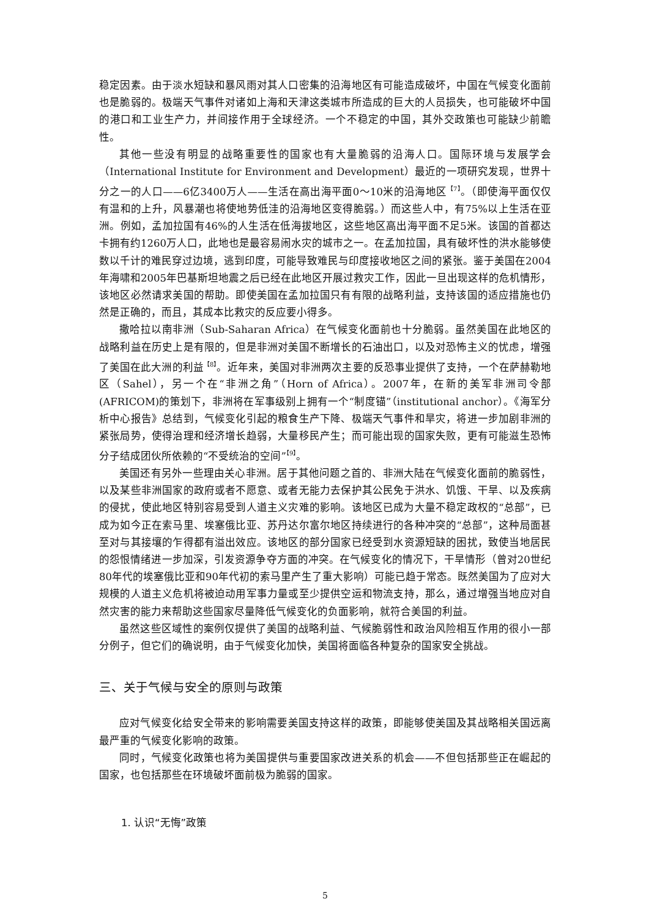稳定因素。由于淡水短缺和暴风雨对其人口密集的沿海地区有可能造成破坏，中国在气候变化面前也是脆弱的。极端天气事件对诸如上海和天津这类城市所造成的巨大的人员损失，也可能破坏中国的港口和工业生产力，并间接作用于全球经济。一个不稳定的中国，其外交政策也可能缺少前瞻性。
其他一些没有明显的战略重要性的国家也有大量脆弱的沿海人口。国际环境与发展学会（International Institute for Environment and Development）最近的一项研究发现，世界十分之一的人口——6亿3400万人——生活在高出海平面0～10米的沿海地区<sup>【7】</sup>。（即使海平面仅仅有温和的上升，风暴潮也将使地势低洼的沿海地区变得脆弱。）而这些人中，有75%以上生活在亚洲。例如，孟加拉国有46%的人生活在低海拔地区，这些地区高出海平面不足5米。该国的首都达卡拥有约1260万人口，此地也是最容易闹水灾的城市之一。在孟加拉国，具有破坏性的洪水能够使数以千计的难民穿过边境，逃到印度，可能导致难民与印度接收地区之间的紧张。鉴于美国在2004年海啸和2005年巴基斯坦地震之后已经在此地区开展过救灾工作，因此一旦出现这样的危机情形，该地区必然请求美国的帮助。即使美国在孟加拉国只有有限的战略利益，支持该国的适应措施也仍然是正确的，而且，其成本比救灾的反应要小得多。
撒哈拉以南非洲（Sub-Saharan Africa）在气候变化面前也十分脆弱。虽然美国在此地区的战略利益在历史上是有限的，但是非洲对美国不断增长的石油出口，以及对恐怖主义的忧虑，增强了美国在此大洲的利益<sup>【8】</sup>。近年来，美国对非洲两次主要的反恐事业提供了支持，一个在萨赫勒地区（Sahel），另一个在“非洲之角”（Horn of Africa）。2007年，在新的美军非洲司令部(AFRICOM)的策划下，非洲将在军事级别上拥有一个“制度锚”（institutional anchor）。《海军分析中心报告》总结到，气候变化引起的粮食生产下降、极端天气事件和旱灾，将进一步加剧非洲的紧张局势，使得治理和经济增长趋弱，大量移民产生；而可能出现的国家失败，更有可能滋生恐怖分子结成团伙所依赖的“不受统治的空间”<sup>【9】</sup>。
美国还有另外一些理由关心非洲。居于其他问题之首的、非洲大陆在气候变化面前的脆弱性，以及某些非洲国家的政府或者不愿意、或者无能力去保护其公民免于洪水、饥饿、干旱、以及疾病的侵扰，使此地区特别容易受到人道主义灾难的影响。该地区已成为大量不稳定政权的“总部”，已成为如今正在索马里、埃塞俄比亚、苏丹达尔富尔地区持续进行的各种冲突的“总部”，这种局面甚至对与其接壤的乍得都有溢出效应。该地区的部分国家已经受到水资源短缺的困扰，致使当地居民的怨恨情绪进一步加深，引发资源争夺方面的冲突。在气候变化的情况下，干旱情形（曾对20世纪80年代的埃塞俄比亚和90年代初的索马里产生了重大影响）可能已趋于常态。既然美国为了应对大规模的人道主义危机将被迫动用军事力量或至少提供空运和物流支持，那么，通过增强当地应对自然灾害的能力来帮助这些国家尽量降低气候变化的负面影响，就符合美国的利益。
虽然这些区域性的案例仅提供了美国的战略利益、气候脆弱性和政治风险相互作用的很小一部分例子，但它们的确说明，由于气候变化加快，美国将面临各种复杂的国家安全挑战。
三、关于气候与安全的原则与政策
应对气候变化给安全带来的影响需要美国支持这样的政策，即能够使美国及其战略相关国远离最严重的气候变化影响的政策。
同时，气候变化政策也将为美国提供与重要国家改进关系的机会——不但包括那些正在崛起的国家，也包括那些在环境破坏面前极为脆弱的国家。
1. 认识“无悔”政策
5